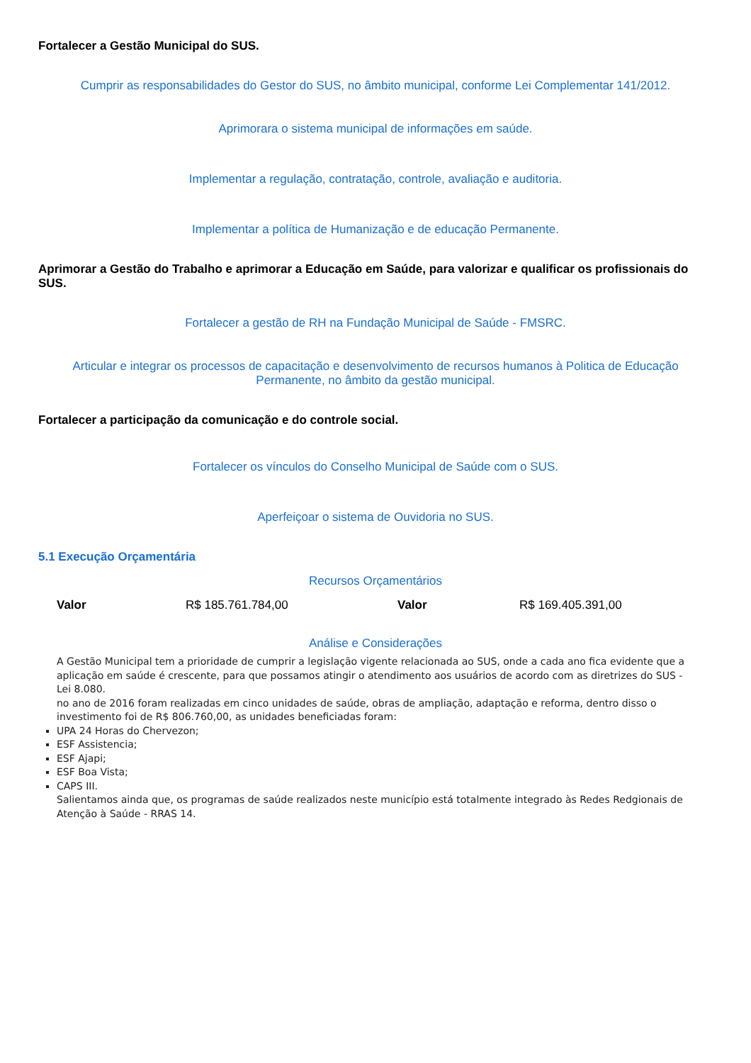Fortalecer a Gestão Municipal do SUS.
Cumprir as responsabilidades do Gestor do SUS, no âmbito municipal, conforme Lei Complementar 141/2012.
Aprimorara o sistema municipal de informações em saúde.
Implementar a regulação, contratação, controle, avaliação e auditoria.
Implementar a política de Humanização e de educação Permanente.
Aprimorar a Gestão do Trabalho e aprimorar a Educação em Saúde, para valorizar e qualificar os profissionais do SUS.
Fortalecer a gestão de RH na Fundação Municipal de Saúde - FMSRC.
Articular e integrar os processos de capacitação e desenvolvimento de recursos humanos à Politica de Educação Permanente, no âmbito da gestão municipal.
Fortalecer a participação da comunicação e do controle social.
Fortalecer os vínculos do Conselho Municipal de Saúde com o SUS.
Aperfeiçoar o sistema de Ouvidoria no SUS.
5.1 Execução Orçamentária
Recursos Orçamentários
| Valor | R$ 185.761.784,00 | Valor | R$ 169.405.391,00 |
Análise e Considerações
A Gestão Municipal tem a prioridade de cumprir a legislação vigente relacionada ao SUS, onde a cada ano fica evidente que a aplicação em saúde é crescente, para que possamos atingir o atendimento aos usuários de acordo com as diretrizes do SUS - Lei 8.080.
no ano de 2016 foram realizadas em cinco unidades de saúde, obras de ampliação, adaptação e reforma, dentro disso o investimento foi de R$ 806.760,00, as unidades beneficiadas foram:
UPA 24 Horas do Chervezon;
ESF Assistencia;
ESF Ajapi;
ESF Boa Vista;
CAPS III.
Salientamos ainda que, os programas de saúde realizados neste município está totalmente integrado às Redes Redgionais de Atenção à Saúde - RRAS 14.